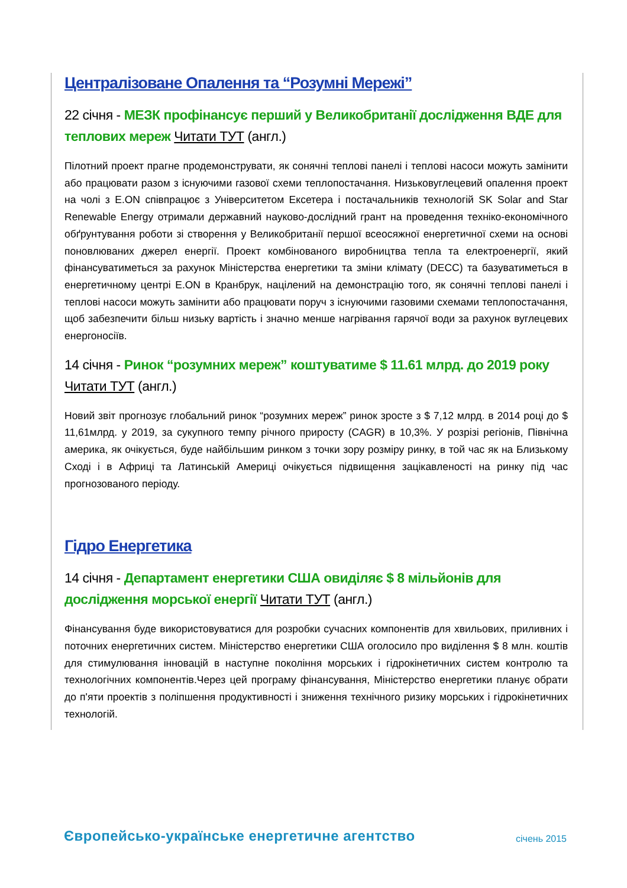Централізоване Опалення та “Розумні Мережі”
22 січня - МЕЗК профінансує перший у Великобританії дослідження ВДЕ для теплових мереж Читати ТУТ (англ.)
Пілотний проект прагне продемонструвати, як сонячні теплові панелі і теплові насоси можуть замінити або працювати разом з існуючими газової схеми теплопостачання. Низьковуглецевий опалення проект на чолі з E.ON співпрацює з Університетом Ексетера і постачальників технологій SK Solar and Star Renewable Energy отримали державний науково-дослідний грант на проведення техніко-економічного обґрунтування роботи зі створення у Великобританії першої всеосяжної енергетичної схеми на основі поновлюваних джерел енергії. Проект комбінованого виробництва тепла та електроенергії, який фінансуватиметься за рахунок Міністерства енергетики та зміни клімату (DECC) та базуватиметься в енергетичному центрі E.ON в Кранбрук, націлений на демонстрацію того, як сонячні теплові панелі і теплові насоси можуть замінити або працювати поруч з існуючими газовими схемами теплопостачання, щоб забезпечити більш низьку вартість і значно менше нагрівання гарячої води за рахунок вуглецевих енергоносіїв.
14 січня - Ринок “розумних мереж” коштуватиме $ 11.61 млрд. до 2019 року Читати ТУТ (англ.)
Новий звіт прогнозує глобальний ринок “розумних мереж” ринок зросте з $ 7,12 млрд. в 2014 році до $ 11,61млрд. у 2019, за сукупного темпу річного приросту (CAGR) в 10,3%. У розрізі регіонів, Північна америка, як очікується, буде найбільшим ринком з точки зору розміру ринку, в той час як на Близькому Сході і в Африці та Латинській Америці очікується підвищення зацікавленості на ринку під час прогнозованого періоду.
Гідро Енергетика
14 січня - Департамент енергетики США овиділяє $ 8 мільйонів для дослідження морської енергії Читати ТУТ (англ.)
Фінансування буде використовуватися для розробки сучасних компонентів для хвильових, приливних і поточних енергетичних систем. Міністерство енергетики США оголосило про виділення $ 8 млн. коштів для стимулювання інновацій в наступне покоління морських і гідрокінетичних систем контролю та технологічних компонентів.Через цей програму фінансування, Міністерство енергетики планує обрати до п'яти проектів з поліпшення продуктивності і зниження технічного ризику морських і гідрокінетичних технологій.
Європейсько-українське енергетичне агентство січень 2015